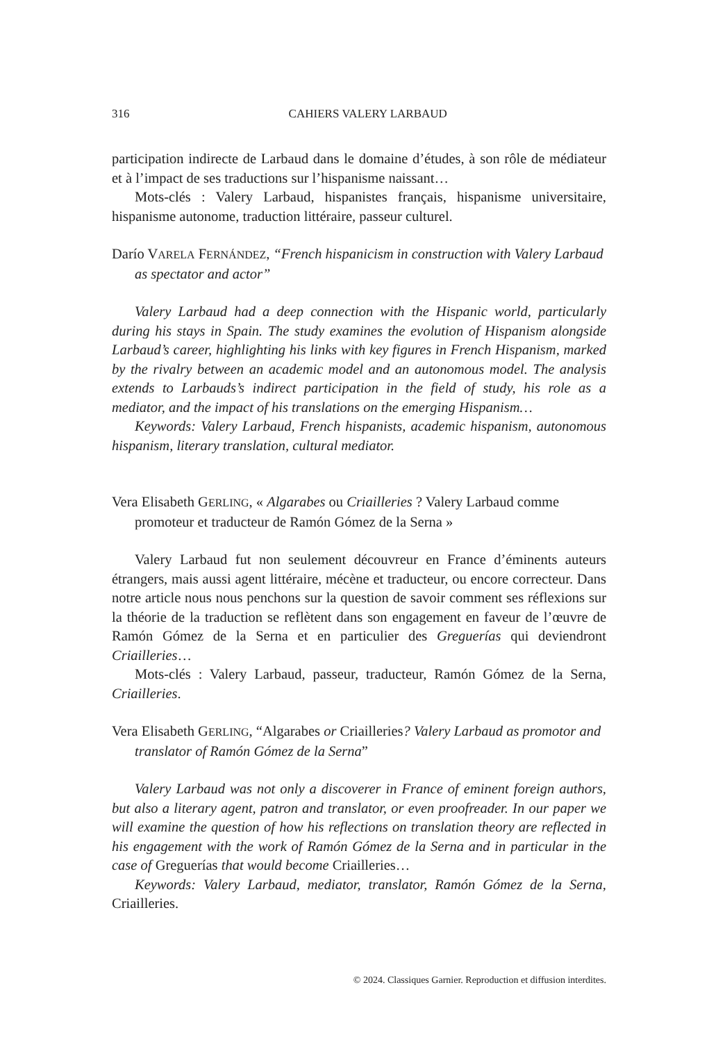316
CAHIERS VALERY LARBAUD
participation indirecte de Larbaud dans le domaine d’études, à son rôle de médiateur et à l’impact de ses traductions sur l’hispanisme naissant…
Mots-clés : Valery Larbaud, hispanistes français, hispanisme universitaire, hispanisme autonome, traduction littéraire, passeur culturel.
Darío VARELA FERNÁNDEZ, “French hispanicism in construction with Valery Larbaud as spectator and actor”
Valery Larbaud had a deep connection with the Hispanic world, particularly during his stays in Spain. The study examines the evolution of Hispanism alongside Larbaud’s career, highlighting his links with key figures in French Hispanism, marked by the rivalry between an academic model and an autonomous model. The analysis extends to Larbauds’s indirect participation in the field of study, his role as a mediator, and the impact of his translations on the emerging Hispanism…
Keywords: Valery Larbaud, French hispanists, academic hispanism, autonomous hispanism, literary translation, cultural mediator.
Vera Elisabeth GERLING, « Algarabes ou Criailleries ? Valery Larbaud comme promoteur et traducteur de Ramón Gómez de la Serna »
Valery Larbaud fut non seulement découvreur en France d’éminents auteurs étrangers, mais aussi agent littéraire, mécène et traducteur, ou encore correcteur. Dans notre article nous nous penchons sur la question de savoir comment ses réflexions sur la théorie de la traduction se reflètent dans son engagement en faveur de l’œuvre de Ramón Gómez de la Serna et en particulier des Greguerías qui deviendront Criailleries…
Mots-clés : Valery Larbaud, passeur, traducteur, Ramón Gómez de la Serna, Criailleries.
Vera Elisabeth GERLING, “Algarabes or Criailleries? Valery Larbaud as promotor and translator of Ramón Gómez de la Serna”
Valery Larbaud was not only a discoverer in France of eminent foreign authors, but also a literary agent, patron and translator, or even proofreader. In our paper we will examine the question of how his reflections on translation theory are reflected in his engagement with the work of Ramón Gómez de la Serna and in particular in the case of Greguerías that would become Criailleries…
Keywords: Valery Larbaud, mediator, translator, Ramón Gómez de la Serna, Criailleries.
© 2024. Classiques Garnier. Reproduction et diffusion interdites.